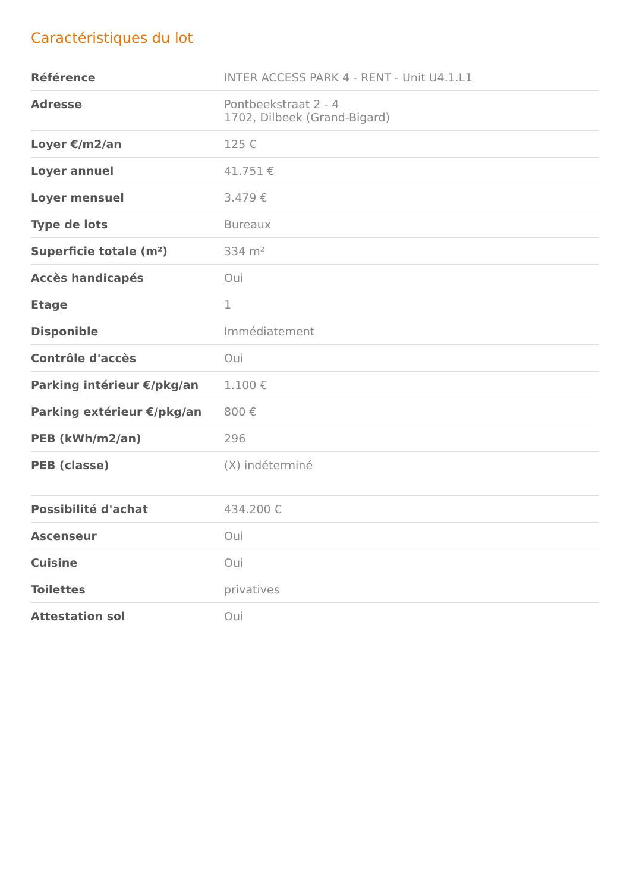Caractéristiques du lot
| Référence | INTER ACCESS PARK 4 - RENT - Unit U4.1.L1 |
| Adresse | Pontbeekstraat 2 - 4 1702, Dilbeek (Grand-Bigard) |
| Loyer €/m2/an | 125 € |
| Loyer annuel | 41.751 € |
| Loyer mensuel | 3.479 € |
| Type de lots | Bureaux |
| Superficie totale (m²) | 334 m² |
| Accès handicapés | Oui |
| Etage | 1 |
| Disponible | Immédiatement |
| Contrôle d'accès | Oui |
| Parking intérieur €/pkg/an | 1.100 € |
| Parking extérieur €/pkg/an | 800 € |
| PEB (kWh/m2/an) | 296 |
| PEB (classe) | (X) indéterminé |
| Possibilité d'achat | 434.200 € |
| Ascenseur | Oui |
| Cuisine | Oui |
| Toilettes | privatives |
| Attestation sol | Oui |